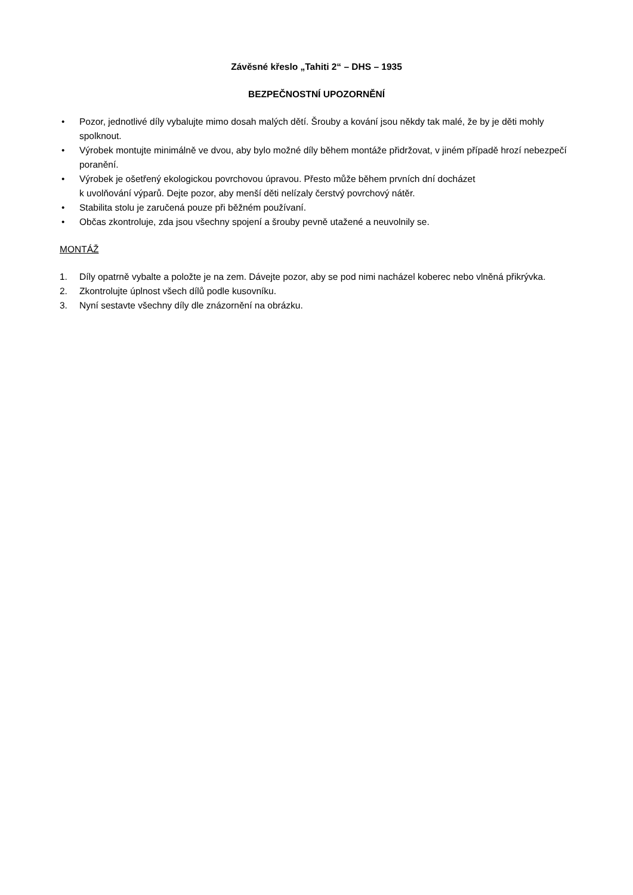Závěsné křeslo „Tahiti 2“ – DHS – 1935
BEZPEČNOSTNÍ UPOZORNĚNÍ
• Pozor, jednotlivé díly vybalujte mimo dosah malých dětí. Šrouby a kování jsou někdy tak malé, že by je děti mohly spolknout.
• Výrobek montujte minimálně ve dvou, aby bylo možné díly během montáže přidržovat, v jiném případě hrozí nebezpečí poranění.
• Výrobek je ošetřený ekologickou povrchovou úpravou. Přesto může během prvních dní docházet
k uvolňování výparů. Dejte pozor, aby menší děti nelízaly čerstvý povrchový nátěr.
• Stabilita stolu je zaručená pouze při běžném používaní.
• Občas zkontroluje, zda jsou všechny spojení a šrouby pevně utažené a neuvolnily se.
MONTÁŽ
1. Díly opatrně vybalte a položte je na zem. Dávejte pozor, aby se pod nimi nacházel koberec nebo vlněná přikrývka.
2. Zkontrolujte úplnost všech dílů podle kusovníku.
3. Nyní sestavte všechny díly dle znázornění na obrázku.